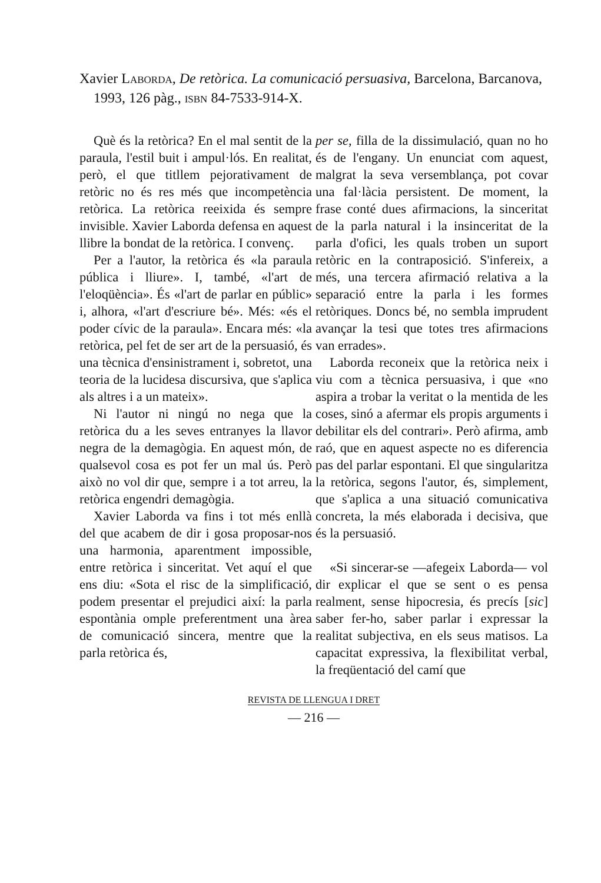Xavier LABORDA, De retòrica. La comunicació persuasiva, Barcelona, Barcanova, 1993, 126 pàg., ISBN 84-7533-914-X.
Què és la retòrica? En el mal sentit de la paraula, l'estil buit i ampul·lós. En realitat, però, el que titllem pejorativament de retòric no és res més que incompetència retòrica. La retòrica reeixida és sempre invisible. Xavier Laborda defensa en aquest llibre la bondat de la retòrica. I convenç.
Per a l'autor, la retòrica és «la paraula pública i lliure». I, també, «l'art de l'eloqüència». És «l'art de parlar en públic» i, alhora, «l'art d'escriure bé». Més: «és el poder cívic de la paraula». Encara més: «la retòrica, pel fet de ser art de la persuasió, és una tècnica d'ensinistrament i, sobretot, una teoria de la lucidesa discursiva, que s'aplica als altres i a un mateix».
Ni l'autor ni ningú no nega que la retòrica du a les seves entranyes la llavor negra de la demagògia. En aquest món, de qualsevol cosa es pot fer un mal ús. Però això no vol dir que, sempre i a tot arreu, la retòrica engendri demagògia.
Xavier Laborda va fins i tot més enllà del que acabem de dir i gosa proposar-nos una harmonia, aparentment impossible, entre retòrica i sinceritat. Vet aquí el que ens diu: «Sota el risc de la simplificació, podem presentar el prejudici així: la parla espontània omple preferentment una àrea de comunicació sincera, mentre que la parla retòrica és,
per se, filla de la dissimulació, quan no ho és de l'engany. Un enunciat com aquest, malgrat la seva versemblança, pot covar una fal·làcia persistent. De moment, la frase conté dues afirmacions, la sinceritat de la parla natural i la insinceritat de la parla d'ofici, les quals troben un suport retòric en la contraposició. S'infereix, a més, una tercera afirmació relativa a la separació entre la parla i les formes retòriques. Doncs bé, no sembla imprudent avançar la tesi que totes tres afirmacions van errades».
Laborda reconeix que la retòrica neix i viu com a tècnica persuasiva, i que «no aspira a trobar la veritat o la mentida de les coses, sinó a afermar els propis arguments i debilitar els del contrari». Però afirma, amb raó, que en aquest aspecte no es diferencia pas del parlar espontani. El que singularitza la retòrica, segons l'autor, és, simplement, que s'aplica a una situació comunicativa concreta, la més elaborada i decisiva, que és la persuasió.
«Si sincerar-se —afegeix Laborda— vol dir explicar el que se sent o es pensa realment, sense hipocresia, és precís [sic] saber fer-ho, saber parlar i expressar la realitat subjectiva, en els seus matisos. La capacitat expressiva, la flexibilitat verbal, la freqüentació del camí que
REVISTA DE LLENGUA I DRET
— 216 —